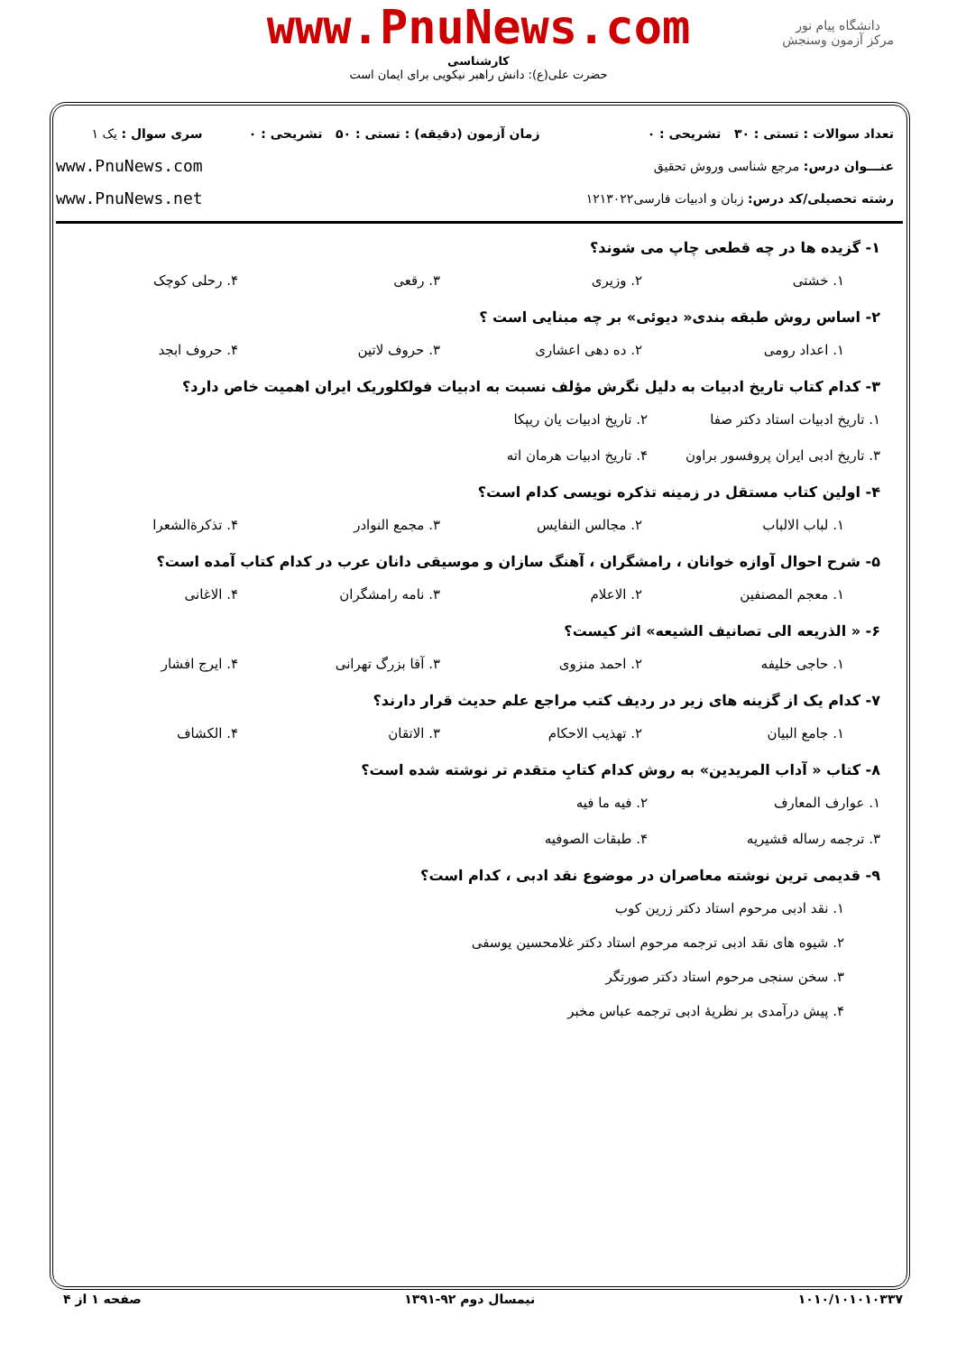www.PnuNews.com
کارشناسی
حضرت علی(ع): دانش راهبر نیکویی برای ایمان است
دانشگاه پیام نور
مرکز آزمون وسنجش
تعداد سوالات : تستی : ۳۰ تشریحی : ۰
عنـــوان درس: مرجع شناسی وروش تحقیق
رشته تحصیلی/کد درس: زبان و ادبیات فارسی۱۲۱۳۰۲۲
زمان آزمون (دقیقه) : تستی : ۵۰ تشریحی : ۰
سری سوال : یک ۱
www.PnuNews.com
www.PnuNews.net
۱- گزیده ها در چه قطعی چاپ می شوند؟
۱. خشتی
۲. وزیری
۳. رقعی
۴. رحلی کوچک
۲- اساس روش طبقه بندی« دیوئی» بر چه مبنایی است ؟
۱. اعداد رومی
۲. ده دهی اعشاری
۳. حروف لاتین
۴. حروف ابجد
۳- کدام کتاب تاریخ ادبیات به دلیل نگرش مؤلف نسبت به ادبیات فولکلوریک ایران اهمیت خاص دارد؟
۱. تاریخ ادبیات استاد دکتر صفا
۲. تاریخ ادبیات یان ریپکا
۳. تاریخ ادبی ایران پروفسور براون
۴. تاریخ ادبیات هرمان اته
۴- اولین کتاب مستقل در زمینه تذکره نویسی کدام است؟
۱. لباب الالباب
۲. مجالس النفایس
۳. مجمع النوادر
۴. تذکرةالشعرا
۵- شرح احوال آوازه خوانان ، رامشگران ، آهنگ سازان و موسیقی دانان عرب در کدام کتاب آمده است؟
۱. معجم المصنفین
۲. الاعلام
۳. نامه رامشگران
۴. الاغانی
۶- « الذریعه الی تصانیف الشیعه» اثر کیست؟
۱. حاجی خلیفه
۲. احمد منزوی
۳. آقا بزرگ تهرانی
۴. ایرج افشار
۷- کدام یک از گزینه های زیر در ردیف کتب مراجع علم حدیث قرار دارند؟
۱. جامع البیان
۲. تهذیب الاحکام
۳. الاتقان
۴. الکشاف
۸- کتاب « آداب المریدین» به روش کدام کتابِ متقدم تر نوشته شده است؟
۱. عوارف المعارف
۲. فیه ما فیه
۳. ترجمه رساله قشیریه
۴. طبقات الصوفیه
۹- قدیمی ترین نوشته معاصران در موضوع نقد ادبی ، کدام است؟
۱. نقد ادبی مرحوم استاد دکتر زرین کوب
۲. شیوه های نقد ادبی ترجمه مرحوم استاد دکتر غلامحسین یوسفی
۳. سخن سنجی مرحوم استاد دکتر صورتگر
۴. پیش درآمدی بر نظریهٔ ادبی ترجمه عباس مخبر
۱۰۱۰/۱۰۱۰۱۰۳۳۷ نیمسال دوم ۹۲-۱۳۹۱ صفحه ۱ از ۴